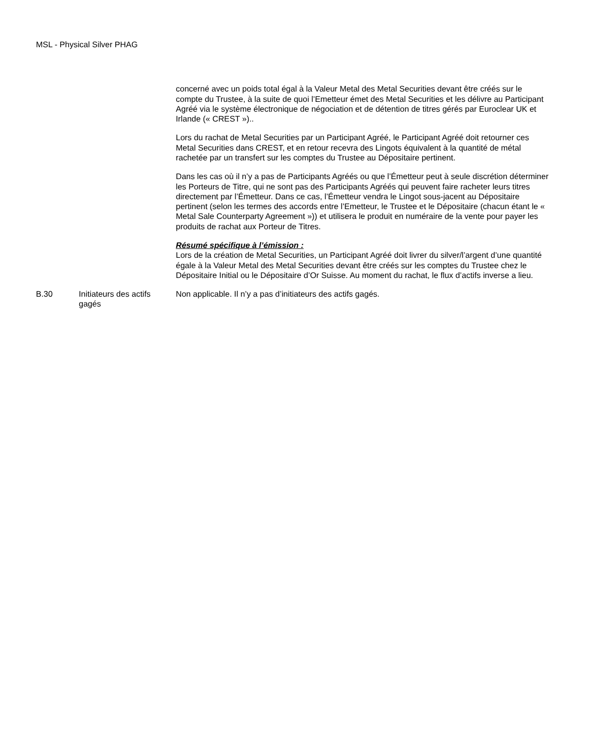MSL - Physical Silver PHAG
| | | concerné avec un poids total égal à la Valeur Metal des Metal Securities devant être créés sur le compte du Trustee, à la suite de quoi l’Emetteur émet des Metal Securities et les délivre au Participant Agréé via le système électronique de négociation et de détention de titres gérés par Euroclear UK et Irlande (« CREST »).. Lors du rachat de Metal Securities par un Participant Agréé, le Participant Agréé doit retourner ces Metal Securities dans CREST, et en retour recevra des Lingots équivalent à la quantité de métal rachetée par un transfert sur les comptes du Trustee au Dépositaire pertinent. Dans les cas où il n’y a pas de Participants Agréés ou que l’Émetteur peut à seule discrétion déterminer les Porteurs de Titre, qui ne sont pas des Participants Agréés qui peuvent faire racheter leurs titres directement par l’Émetteur. Dans ce cas, l’Émetteur vendra le Lingot sous-jacent au Dépositaire pertinent (selon les termes des accords entre l’Emetteur, le Trustee et le Dépositaire (chacun étant le « Metal Sale Counterparty Agreement »)) et utilisera le produit en numéraire de la vente pour payer les produits de rachat aux Porteur de Titres. Résumé spécifique à l’émission : Lors de la création de Metal Securities, un Participant Agréé doit livrer du silver/l’argent d’une quantité égale à la Valeur Metal des Metal Securities devant être créés sur les comptes du Trustee chez le Dépositaire Initial ou le Dépositaire d’Or Suisse. Au moment du rachat, le flux d’actifs inverse a lieu. |
| B.30 | Initiateurs des actifs gagés | Non applicable. Il n’y a pas d’initiateurs des actifs gagés. |